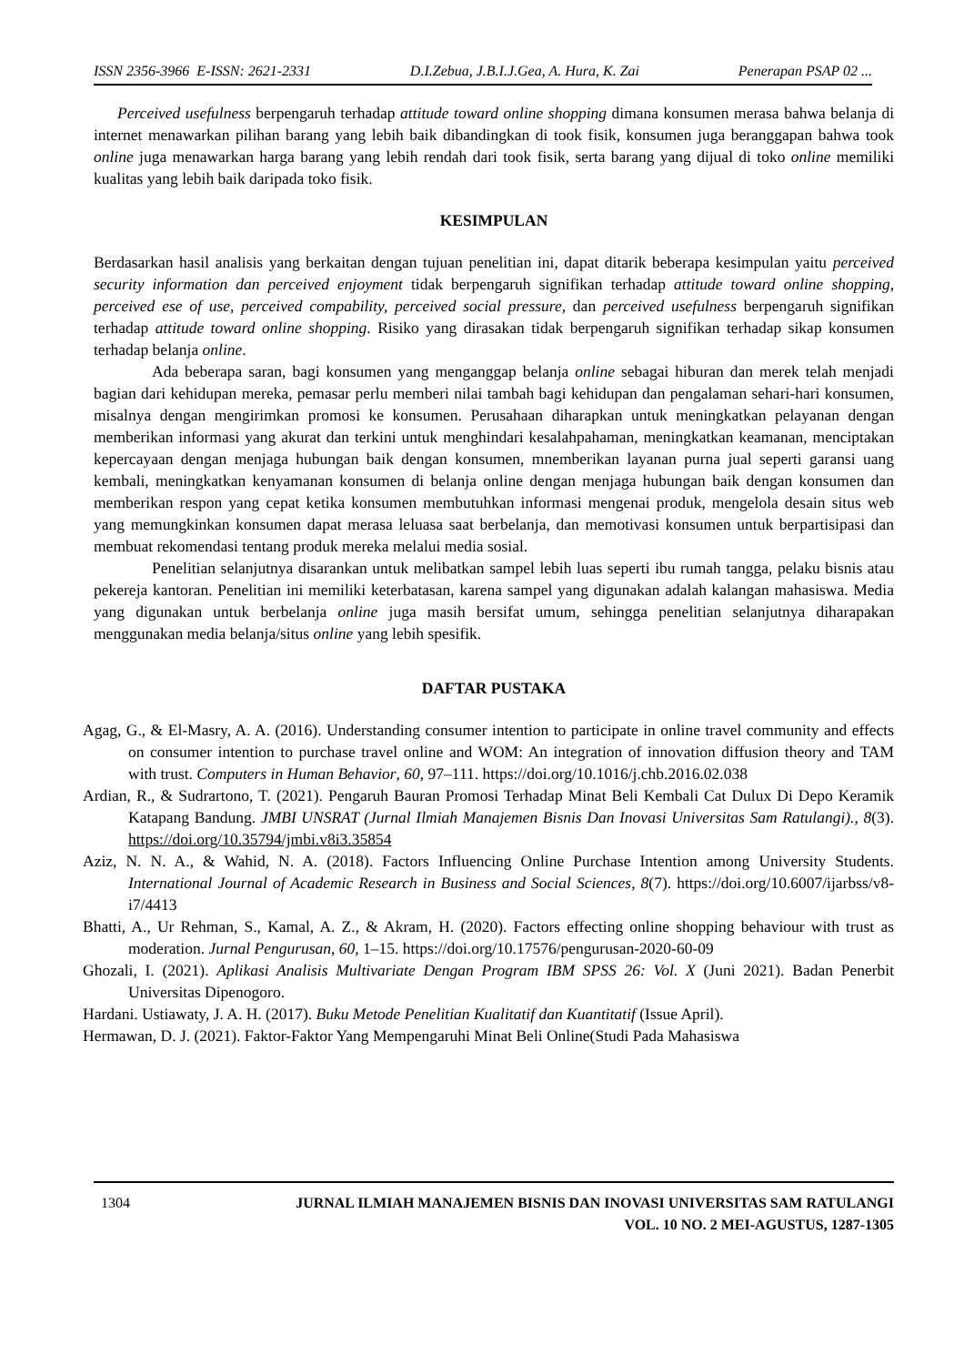ISSN 2356-3966 E-ISSN: 2621-2331 D.I.Zebua, J.B.I.J.Gea, A. Hura, K. Zai Penerapan PSAP 02 ...
Perceived usefulness berpengaruh terhadap attitude toward online shopping dimana konsumen merasa bahwa belanja di internet menawarkan pilihan barang yang lebih baik dibandingkan di took fisik, konsumen juga beranggapan bahwa took online juga menawarkan harga barang yang lebih rendah dari took fisik, serta barang yang dijual di toko online memiliki kualitas yang lebih baik daripada toko fisik.
KESIMPULAN
Berdasarkan hasil analisis yang berkaitan dengan tujuan penelitian ini, dapat ditarik beberapa kesimpulan yaitu perceived security information dan perceived enjoyment tidak berpengaruh signifikan terhadap attitude toward online shopping, perceived ese of use, perceived compability, perceived social pressure, dan perceived usefulness berpengaruh signifikan terhadap attitude toward online shopping. Risiko yang dirasakan tidak berpengaruh signifikan terhadap sikap konsumen terhadap belanja online.
Ada beberapa saran, bagi konsumen yang menganggap belanja online sebagai hiburan dan merek telah menjadi bagian dari kehidupan mereka, pemasar perlu memberi nilai tambah bagi kehidupan dan pengalaman sehari-hari konsumen, misalnya dengan mengirimkan promosi ke konsumen. Perusahaan diharapkan untuk meningkatkan pelayanan dengan memberikan informasi yang akurat dan terkini untuk menghindari kesalahpahaman, meningkatkan keamanan, menciptakan kepercayaan dengan menjaga hubungan baik dengan konsumen, mnemberikan layanan purna jual seperti garansi uang kembali, meningkatkan kenyamanan konsumen di belanja online dengan menjaga hubungan baik dengan konsumen dan memberikan respon yang cepat ketika konsumen membutuhkan informasi mengenai produk, mengelola desain situs web yang memungkinkan konsumen dapat merasa leluasa saat berbelanja, dan memotivasi konsumen untuk berpartisipasi dan membuat rekomendasi tentang produk mereka melalui media sosial.
Penelitian selanjutnya disarankan untuk melibatkan sampel lebih luas seperti ibu rumah tangga, pelaku bisnis atau pekereja kantoran. Penelitian ini memiliki keterbatasan, karena sampel yang digunakan adalah kalangan mahasiswa. Media yang digunakan untuk berbelanja online juga masih bersifat umum, sehingga penelitian selanjutnya diharapakan menggunakan media belanja/situs online yang lebih spesifik.
DAFTAR PUSTAKA
Agag, G., & El-Masry, A. A. (2016). Understanding consumer intention to participate in online travel community and effects on consumer intention to purchase travel online and WOM: An integration of innovation diffusion theory and TAM with trust. Computers in Human Behavior, 60, 97–111. https://doi.org/10.1016/j.chb.2016.02.038
Ardian, R., & Sudrartono, T. (2021). Pengaruh Bauran Promosi Terhadap Minat Beli Kembali Cat Dulux Di Depo Keramik Katapang Bandung. JMBI UNSRAT (Jurnal Ilmiah Manajemen Bisnis Dan Inovasi Universitas Sam Ratulangi)., 8(3). https://doi.org/10.35794/jmbi.v8i3.35854
Aziz, N. N. A., & Wahid, N. A. (2018). Factors Influencing Online Purchase Intention among University Students. International Journal of Academic Research in Business and Social Sciences, 8(7). https://doi.org/10.6007/ijarbss/v8-i7/4413
Bhatti, A., Ur Rehman, S., Kamal, A. Z., & Akram, H. (2020). Factors effecting online shopping behaviour with trust as moderation. Jurnal Pengurusan, 60, 1–15. https://doi.org/10.17576/pengurusan-2020-60-09
Ghozali, I. (2021). Aplikasi Analisis Multivariate Dengan Program IBM SPSS 26: Vol. X (Juni 2021). Badan Penerbit Universitas Dipenogoro.
Hardani. Ustiawaty, J. A. H. (2017). Buku Metode Penelitian Kualitatif dan Kuantitatif (Issue April).
Hermawan, D. J. (2021). Faktor-Faktor Yang Mempengaruhi Minat Beli Online(Studi Pada Mahasiswa
1304 JURNAL ILMIAH MANAJEMEN BISNIS DAN INOVASI UNIVERSITAS SAM RATULANGI
VOL. 10 NO. 2 MEI-AGUSTUS, 1287-1305